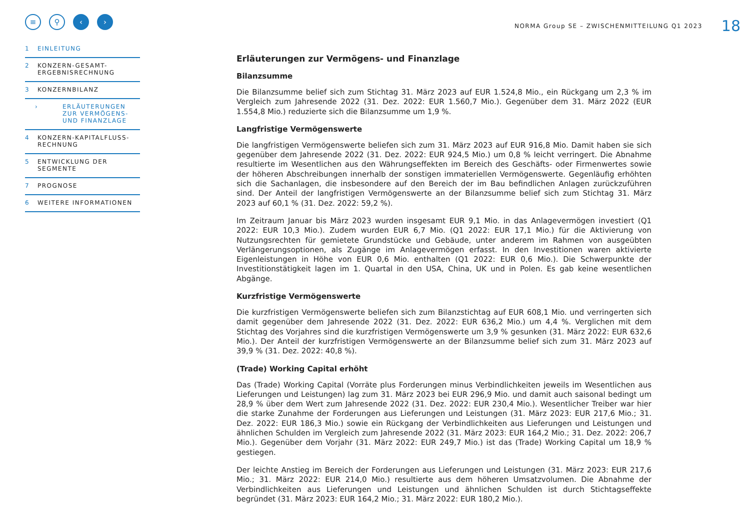≡ ⚲ ‹ ›
1 EINLEITUNG
2 KONZERN-GESAMT-
ERGEBNISRECHNUNG
3 KONZERNBILANZ
› ERLÄUTERUNGEN
ZUR VERMÖGENS-
UND FINANZLAGE
4 KONZERN-KAPITALFLUSS-
RECHNUNG
5 ENTWICKLUNG DER
SEGMENTE
7 PROGNOSE
6 WEITERE INFORMATIONEN
NORMA Group SE – ZWISCHENMITTEILUNG Q1 2023 18
Erläuterungen zur Vermögens- und Finanzlage
Bilanzsumme
Die Bilanzsumme belief sich zum Stichtag 31. März 2023 auf EUR 1.524,8 Mio., ein Rückgang um 2,3 % im Vergleich zum Jahresende 2022 (31. Dez. 2022: EUR 1.560,7 Mio.). Gegenüber dem 31. März 2022 (EUR 1.554,8 Mio.) reduzierte sich die Bilanzsumme um 1,9 %.
Langfristige Vermögenswerte
Die langfristigen Vermögenswerte beliefen sich zum 31. März 2023 auf EUR 916,8 Mio. Damit haben sie sich gegenüber dem Jahresende 2022 (31. Dez. 2022: EUR 924,5 Mio.) um 0,8 % leicht verringert. Die Abnahme resultierte im Wesentlichen aus den Währungseffekten im Bereich des Geschäfts- oder Firmenwertes sowie der höheren Abschreibungen innerhalb der sonstigen immateriellen Vermögenswerte. Gegenläufig erhöhten sich die Sachanlagen, die insbesondere auf den Bereich der im Bau befindlichen Anlagen zurückzuführen sind. Der Anteil der langfristigen Vermögenswerte an der Bilanzsumme belief sich zum Stichtag 31. März 2023 auf 60,1 % (31. Dez. 2022: 59,2 %).
Im Zeitraum Januar bis März 2023 wurden insgesamt EUR 9,1 Mio. in das Anlagevermögen investiert (Q1 2022: EUR 10,3 Mio.). Zudem wurden EUR 6,7 Mio. (Q1 2022: EUR 17,1 Mio.) für die Aktivierung von Nutzungsrechten für gemietete Grundstücke und Gebäude, unter anderem im Rahmen von ausgeübten Verlängerungsoptionen, als Zugänge im Anlagevermögen erfasst. In den Investitionen waren aktivierte Eigenleistungen in Höhe von EUR 0,6 Mio. enthalten (Q1 2022: EUR 0,6 Mio.). Die Schwerpunkte der Investitionstätigkeit lagen im 1. Quartal in den USA, China, UK und in Polen. Es gab keine wesentlichen Abgänge.
Kurzfristige Vermögenswerte
Die kurzfristigen Vermögenswerte beliefen sich zum Bilanzstichtag auf EUR 608,1 Mio. und verringerten sich damit gegenüber dem Jahresende 2022 (31. Dez. 2022: EUR 636,2 Mio.) um 4,4 %. Verglichen mit dem Stichtag des Vorjahres sind die kurzfristigen Vermögenswerte um 3,9 % gesunken (31. März 2022: EUR 632,6 Mio.). Der Anteil der kurzfristigen Vermögenswerte an der Bilanzsumme belief sich zum 31. März 2023 auf 39,9 % (31. Dez. 2022: 40,8 %).
(Trade) Working Capital erhöht
Das (Trade) Working Capital (Vorräte plus Forderungen minus Verbindlichkeiten jeweils im Wesentlichen aus Lieferungen und Leistungen) lag zum 31. März 2023 bei EUR 296,9 Mio. und damit auch saisonal bedingt um 28,9 % über dem Wert zum Jahresende 2022 (31. Dez. 2022: EUR 230,4 Mio.). Wesentlicher Treiber war hier die starke Zunahme der Forderungen aus Lieferungen und Leistungen (31. März 2023: EUR 217,6 Mio.; 31. Dez. 2022: EUR 186,3 Mio.) sowie ein Rückgang der Verbindlichkeiten aus Lieferungen und Leistungen und ähnlichen Schulden im Vergleich zum Jahresende 2022 (31. März 2023: EUR 164,2 Mio.; 31. Dez. 2022: 206,7 Mio.). Gegenüber dem Vorjahr (31. März 2022: EUR 249,7 Mio.) ist das (Trade) Working Capital um 18,9 % gestiegen.
Der leichte Anstieg im Bereich der Forderungen aus Lieferungen und Leistungen (31. März 2023: EUR 217,6 Mio.; 31. März 2022: EUR 214,0 Mio.) resultierte aus dem höheren Umsatzvolumen. Die Abnahme der Verbindlichkeiten aus Lieferungen und Leistungen und ähnlichen Schulden ist durch Stichtagseffekte begründet (31. März 2023: EUR 164,2 Mio.; 31. März 2022: EUR 180,2 Mio.).